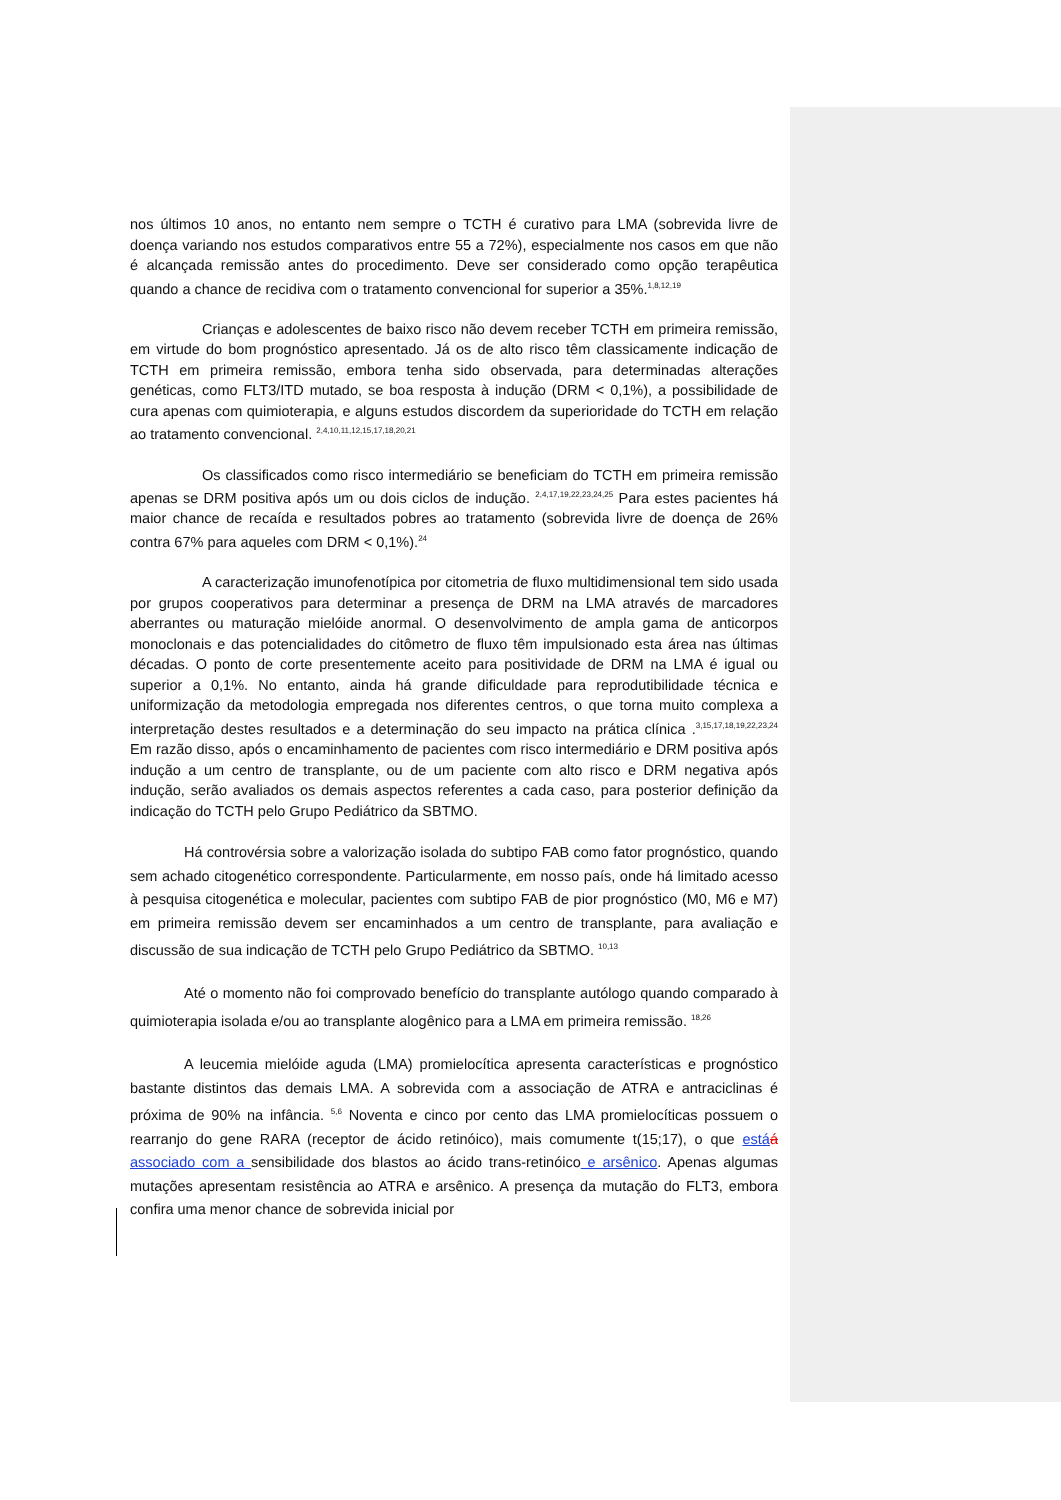nos últimos 10 anos, no entanto nem sempre o TCTH é curativo para LMA (sobrevida livre de doença variando nos estudos comparativos entre 55 a 72%), especialmente nos casos em que não é alcançada remissão antes do procedimento. Deve ser considerado como opção terapêutica quando a chance de recidiva com o tratamento convencional for superior a 35%.<sup>1,8,12,19</sup>
Crianças e adolescentes de baixo risco não devem receber TCTH em primeira remissão, em virtude do bom prognóstico apresentado. Já os de alto risco têm classicamente indicação de TCTH em primeira remissão, embora tenha sido observada, para determinadas alterações genéticas, como FLT3/ITD mutado, se boa resposta à indução (DRM < 0,1%), a possibilidade de cura apenas com quimioterapia, e alguns estudos discordem da superioridade do TCTH em relação ao tratamento convencional. <sup>2,4,10,11,12,15,17,18,20,21</sup>
Os classificados como risco intermediário se beneficiam do TCTH em primeira remissão apenas se DRM positiva após um ou dois ciclos de indução. <sup>2,4,17,19,22,23,24,25</sup> Para estes pacientes há maior chance de recaída e resultados pobres ao tratamento (sobrevida livre de doença de 26% contra 67% para aqueles com DRM < 0,1%).<sup>24</sup>
A caracterização imunofenotípica por citometria de fluxo multidimensional tem sido usada por grupos cooperativos para determinar a presença de DRM na LMA através de marcadores aberrantes ou maturação mielóide anormal. O desenvolvimento de ampla gama de anticorpos monoclonais e das potencialidades do citômetro de fluxo têm impulsionado esta área nas últimas décadas. O ponto de corte presentemente aceito para positividade de DRM na LMA é igual ou superior a 0,1%. No entanto, ainda há grande dificuldade para reprodutibilidade técnica e uniformização da metodologia empregada nos diferentes centros, o que torna muito complexa a interpretação destes resultados e a determinação do seu impacto na prática clínica .<sup>3,15,17,18,19,22,23,24</sup> Em razão disso, após o encaminhamento de pacientes com risco intermediário e DRM positiva após indução a um centro de transplante, ou de um paciente com alto risco e DRM negativa após indução, serão avaliados os demais aspectos referentes a cada caso, para posterior definição da indicação do TCTH pelo Grupo Pediátrico da SBTMO.
Há controvérsia sobre a valorização isolada do subtipo FAB como fator prognóstico, quando sem achado citogenético correspondente. Particularmente, em nosso país, onde há limitado acesso à pesquisa citogenética e molecular, pacientes com subtipo FAB de pior prognóstico (M0, M6 e M7) em primeira remissão devem ser encaminhados a um centro de transplante, para avaliação e discussão de sua indicação de TCTH pelo Grupo Pediátrico da SBTMO. <sup>10,13</sup>
Até o momento não foi comprovado benefício do transplante autólogo quando comparado à quimioterapia isolada e/ou ao transplante alogênico para a LMA em primeira remissão. <sup>18,26</sup>
A leucemia mielóide aguda (LMA) promielocítica apresenta características e prognóstico bastante distintos das demais LMA. A sobrevida com a associação de ATRA e antraciclinas é próxima de 90% na infância. <sup>5,6</sup> Noventa e cinco por cento das LMA promielocíticas possuem o rearranjo do gene RARA (receptor de ácido retinóico), mais comumente t(15;17), o que est áá associado com a sensibilidade dos blastos ao ácido trans-retinóico e arsênico. Apenas algumas mutações apresentam resistência ao ATRA e arsênico. A presença da mutação do FLT3, embora confira uma menor chance de sobrevida inicial por